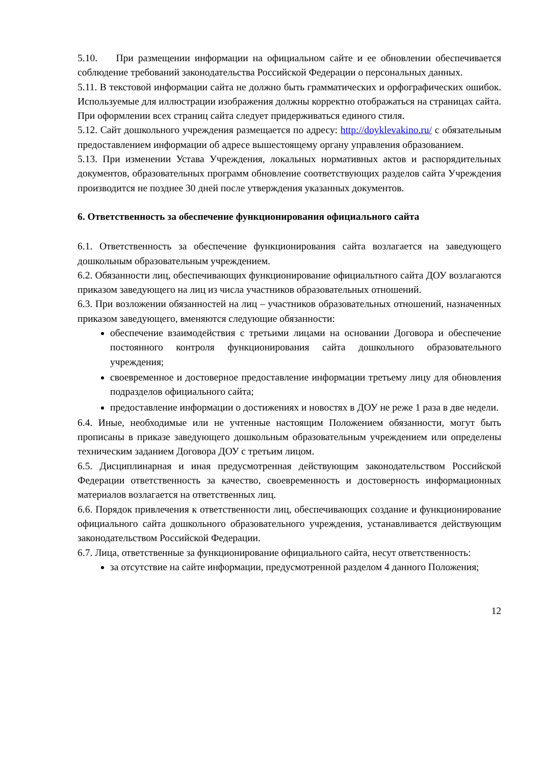5.10. При размещении информации на официальном сайте и ее обновлении обеспечивается соблюдение требований законодательства Российской Федерации о персональных данных.
5.11. В текстовой информации сайта не должно быть грамматических и орфографических ошибок. Используемые для иллюстрации изображения должны корректно отображаться на страницах сайта. При оформлении всех страниц сайта следует придерживаться единого стиля.
5.12. Сайт дошкольного учреждения размещается по адресу: http://doyklevakino.ru/ с обязательным предоставлением информации об адресе вышестоящему органу управления образованием.
5.13. При изменении Устава Учреждения, локальных нормативных актов и распорядительных документов, образовательных программ обновление соответствующих разделов сайта Учреждения производится не позднее 30 дней после утверждения указанных документов.
6. Ответственность за обеспечение функционирования официального сайта
6.1. Ответственность за обеспечение функционирования сайта возлагается на заведующего дошкольным образовательным учреждением.
6.2. Обязанности лиц, обеспечивающих функционирование официальтного сайта ДОУ возлагаются приказом заведующего на лиц из числа участников образовательных отношений.
6.3. При возложении обязанностей на лиц – участников образовательных отношений, назначенных приказом заведующего, вменяются следующие обязанности:
обеспечение взаимодействия с третьими лицами на основании Договора и обеспечение постоянного контроля функционирования сайта дошкольного образовательного учреждения;
своевременное и достоверное предоставление информации третьему лицу для обновления подразделов официального сайта;
предоставление информации о достижениях и новостях в ДОУ не реже 1 раза в две недели.
6.4. Иные, необходимые или не учтенные настоящим Положением обязанности, могут быть прописаны в приказе заведующего дошкольным образовательным учреждением или определены техническим заданием Договора ДОУ с третьим лицом.
6.5. Дисциплинарная и иная предусмотренная действующим законодательством Российской Федерации ответственность за качество, своевременность и достоверность информационных материалов возлагается на ответственных лиц.
6.6. Порядок привлечения к ответственности лиц, обеспечивающих создание и функционирование официального сайта дошкольного образовательного учреждения, устанавливается действующим законодательством Российской Федерации.
6.7. Лица, ответственные за функционирование официального сайта, несут ответственность:
за отсутствие на сайте информации, предусмотренной разделом 4 данного Положения;
12